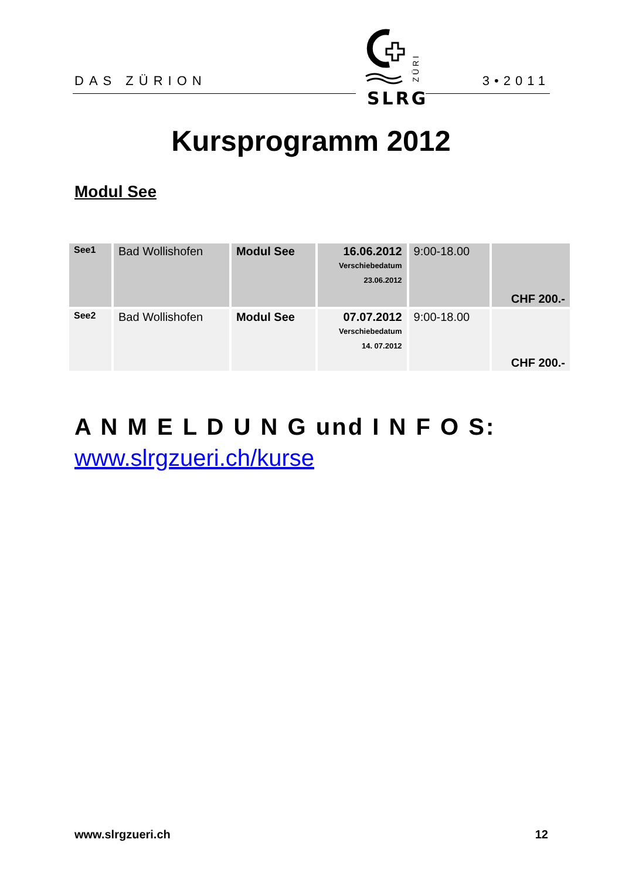DAS ZÜRION
SLRG
ZÜRI
3•2011
Kursprogramm 2012
Modul See
| See1 | Bad Wollishofen | Modul See | 16.06.2012 Verschiebedatum 23.06.2012 | 9:00-18.00 | CHF 200.- |
| See2 | Bad Wollishofen | Modul See | 07.07.2012 Verschiebedatum 14. 07.2012 | 9:00-18.00 | CHF 200.- |
A N M E L D U N G und I N F O S:
www.slrgzueri.ch/kurse
www.slrgzueri.ch 12